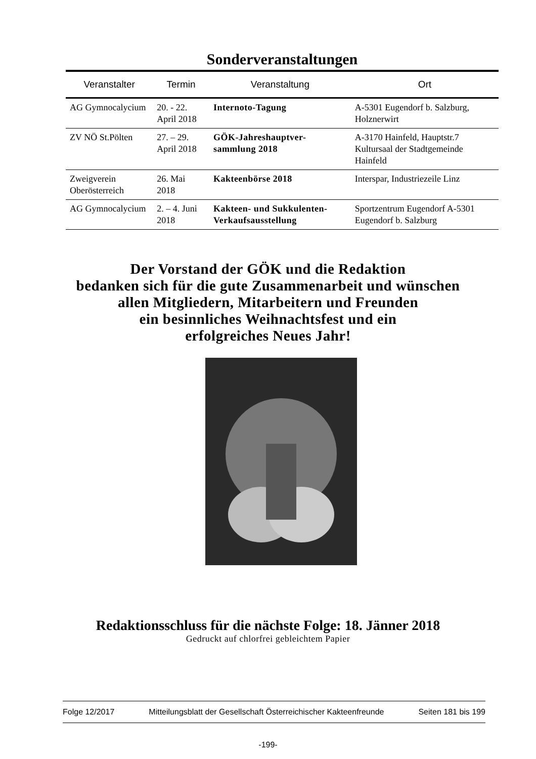Sonderveranstaltungen
| Veranstalter | Termin | Veranstaltung | Ort |
| --- | --- | --- | --- |
| AG Gymnocalycium | 20. - 22. April 2018 | Internoto-Tagung | A-5301 Eugendorf b. Salzburg, Holznerwirt |
| ZV NÖ St.Pölten | 27. – 29. April 2018 | GÖK-Jahreshauptver-sammlung 2018 | A-3170 Hainfeld, Hauptstr.7 Kultursaal der Stadtgemeinde Hainfeld |
| Zweigverein Oberösterreich | 26. Mai 2018 | Kakteenbörse 2018 | Interspar, Industriezeile Linz |
| AG Gymnocalycium | 2. – 4. Juni 2018 | Kakteen- und Sukkulenten-Verkaufsausstellung | Sportzentrum Eugendorf A-5301 Eugendorf b. Salzburg |
Der Vorstand der GÖK und die Redaktion
bedanken sich für die gute Zusammenarbeit und wünschen
allen Mitgliedern, Mitarbeitern und Freunden
ein besinnliches Weihnachtsfest und ein
erfolgreiches Neues Jahr!
Redaktionsschluss für die nächste Folge: 18. Jänner 2018
Gedruckt auf chlorfrei gebleichtem Papier
Folge 12/2017 Mitteilungsblatt der Gesellschaft Österreichischer Kakteenfreunde Seiten 181 bis 199
-199-